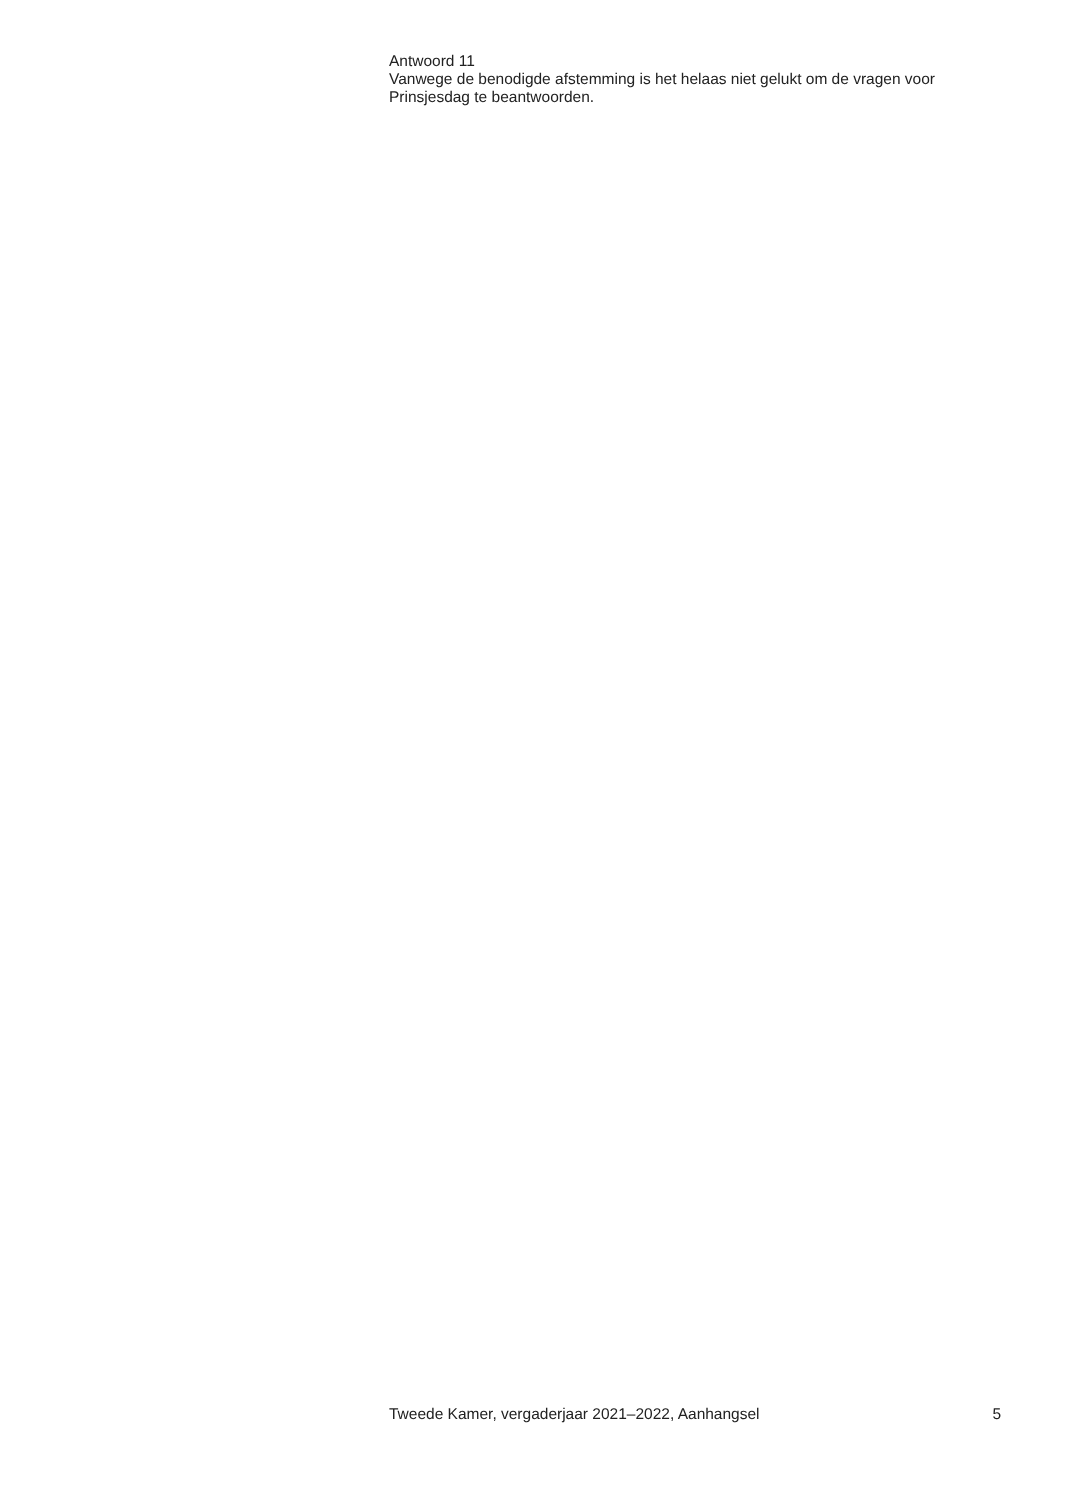Antwoord 11
Vanwege de benodigde afstemming is het helaas niet gelukt om de vragen voor Prinsjesdag te beantwoorden.
Tweede Kamer, vergaderjaar 2021–2022, Aanhangsel 5